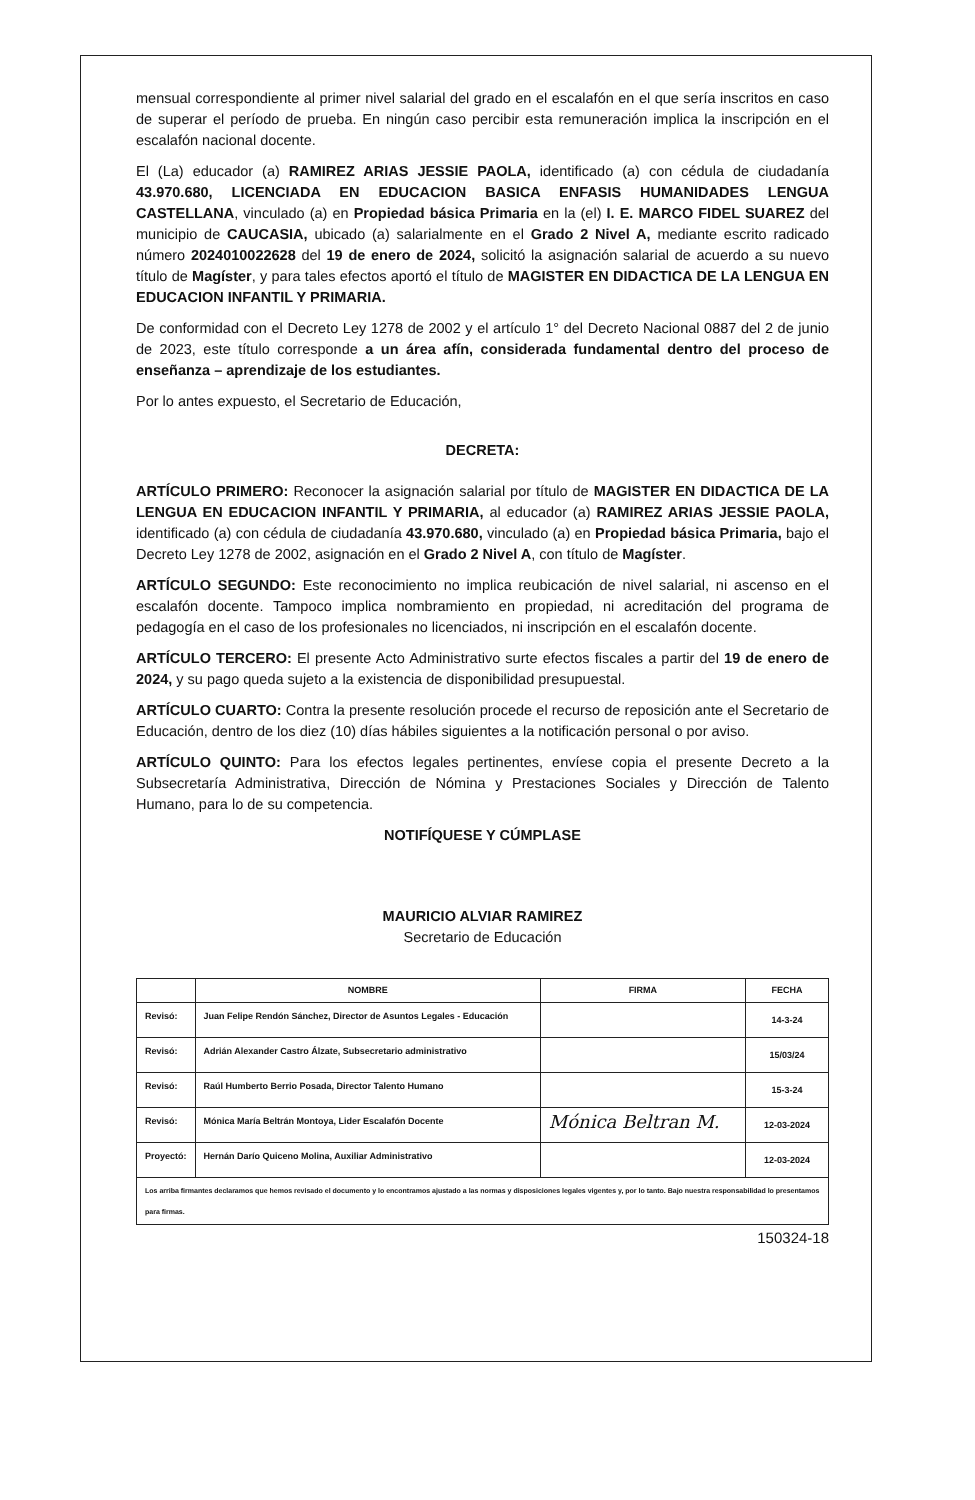mensual correspondiente al primer nivel salarial del grado en el escalafón en el que sería inscritos en caso de superar el período de prueba. En ningún caso percibir esta remuneración implica la inscripción en el escalafón nacional docente.
El (La) educador (a) RAMIREZ ARIAS JESSIE PAOLA, identificado (a) con cédula de ciudadanía 43.970.680, LICENCIADA EN EDUCACION BASICA ENFASIS HUMANIDADES LENGUA CASTELLANA, vinculado (a) en Propiedad básica Primaria en la (el) I. E. MARCO FIDEL SUAREZ del municipio de CAUCASIA, ubicado (a) salarialmente en el Grado 2 Nivel A, mediante escrito radicado número 2024010022628 del 19 de enero de 2024, solicitó la asignación salarial de acuerdo a su nuevo título de Magíster, y para tales efectos aportó el título de MAGISTER EN DIDACTICA DE LA LENGUA EN EDUCACION INFANTIL Y PRIMARIA.
De conformidad con el Decreto Ley 1278 de 2002 y el artículo 1° del Decreto Nacional 0887 del 2 de junio de 2023, este título corresponde a un área afín, considerada fundamental dentro del proceso de enseñanza – aprendizaje de los estudiantes.
Por lo antes expuesto, el Secretario de Educación,
DECRETA:
ARTÍCULO PRIMERO: Reconocer la asignación salarial por título de MAGISTER EN DIDACTICA DE LA LENGUA EN EDUCACION INFANTIL Y PRIMARIA, al educador (a) RAMIREZ ARIAS JESSIE PAOLA, identificado (a) con cédula de ciudadanía 43.970.680, vinculado (a) en Propiedad básica Primaria, bajo el Decreto Ley 1278 de 2002, asignación en el Grado 2 Nivel A, con título de Magíster.
ARTÍCULO SEGUNDO: Este reconocimiento no implica reubicación de nivel salarial, ni ascenso en el escalafón docente. Tampoco implica nombramiento en propiedad, ni acreditación del programa de pedagogía en el caso de los profesionales no licenciados, ni inscripción en el escalafón docente.
ARTÍCULO TERCERO: El presente Acto Administrativo surte efectos fiscales a partir del 19 de enero de 2024, y su pago queda sujeto a la existencia de disponibilidad presupuestal.
ARTÍCULO CUARTO: Contra la presente resolución procede el recurso de reposición ante el Secretario de Educación, dentro de los diez (10) días hábiles siguientes a la notificación personal o por aviso.
ARTÍCULO QUINTO: Para los efectos legales pertinentes, envíese copia el presente Decreto a la Subsecretaría Administrativa, Dirección de Nómina y Prestaciones Sociales y Dirección de Talento Humano, para lo de su competencia.
NOTIFÍQUESE Y CÚMPLASE
MAURICIO ALVIAR RAMIREZ
Secretario de Educación
| | NOMBRE | FIRMA | FECHA |
| --- | --- | --- | --- |
| Revisó: | Juan Felipe Rendón Sánchez, Director de Asuntos Legales - Educación | | 14-3-24 |
| Revisó: | Adrián Alexander Castro Álzate, Subsecretario administrativo | | 15/03/24 |
| Revisó: | Raúl Humberto Berrio Posada, Director Talento Humano | | 15-3-24 |
| Revisó: | Mónica María Beltrán Montoya, Lider Escalafón Docente | Mónica Beltran M. | 12-03-2024 |
| Proyectó: | Hernán Darío Quiceno Molina, Auxiliar Administrativo | | 12-03-2024 |
| Los arriba firmantes declaramos que hemos revisado el documento y lo encontramos ajustado a las normas y disposiciones legales vigentes y, por lo tanto. Bajo nuestra responsabilidad lo presentamos para firmas. | | | |
150324-18